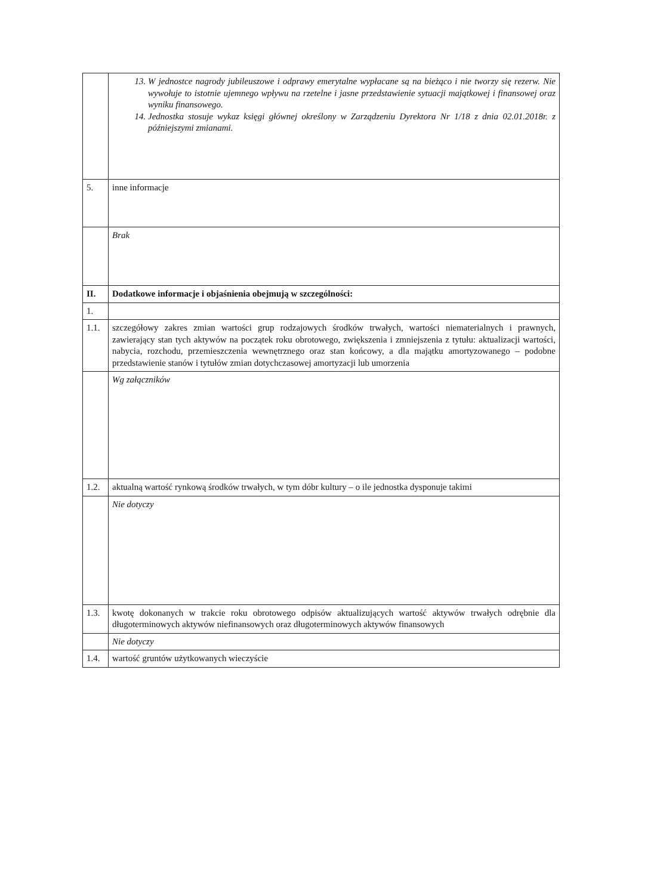| | 13. W jednostce nagrody jubileuszowe i odprawy emerytalne wypłacane są na bieżąco i nie tworzy się rezerw. Nie wywołuje to istotnie ujemnego wpływu na rzetelne i jasne przedstawienie sytuacji majątkowej i finansowej oraz wyniku finansowego. 14. Jednostka stosuje wykaz księgi głównej określony w Zarządzeniu Dyrektora Nr 1/18 z dnia 02.01.2018r. z późniejszymi zmianami. |
| 5. | inne informacje |
| | Brak |
| II. | Dodatkowe informacje i objaśnienia obejmują w szczególności: |
| 1. | |
| 1.1. | szczegółowy zakres zmian wartości grup rodzajowych środków trwałych, wartości niematerialnych i prawnych, zawierający stan tych aktywów na początek roku obrotowego, zwiększenia i zmniejszenia z tytułu: aktualizacji wartości, nabycia, rozchodu, przemieszczenia wewnętrznego oraz stan końcowy, a dla majątku amortyzowanego – podobne przedstawienie stanów i tytułów zmian dotychczasowej amortyzacji lub umorzenia |
| | Wg załączników |
| 1.2. | aktualną wartość rynkową środków trwałych, w tym dóbr kultury – o ile jednostka dysponuje takimi |
| | Nie dotyczy |
| 1.3. | kwotę dokonanych w trakcie roku obrotowego odpisów aktualizujących wartość aktywów trwałych odrębnie dla długoterminowych aktywów niefinansowych oraz długoterminowych aktywów finansowych |
| | Nie dotyczy |
| 1.4. | wartość gruntów użytkowanych wieczyście |